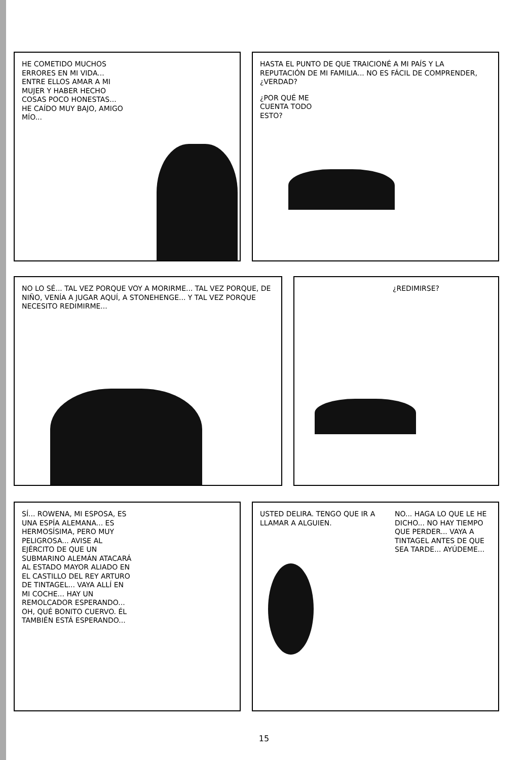HE COMETIDO MUCHOS ERRORES EN MI VIDA... ENTRE ELLOS AMAR A MI MUJER Y HABER HECHO COSAS POCO HONESTAS... HE CAÍDO MUY BAJO, AMIGO MÍO...
HASTA EL PUNTO DE QUE TRAICIONÉ A MI PAÍS Y LA REPUTACIÓN DE MI FAMILIA... NO ES FÁCIL DE COMPRENDER, ¿VERDAD?
¿POR QUÉ ME CUENTA TODO ESTO?
NO LO SÉ... TAL VEZ PORQUE VOY A MORIRME... TAL VEZ PORQUE, DE NIÑO, VENÍA A JUGAR AQUÍ, A STONEHENGE... Y TAL VEZ PORQUE NECESITO REDIMIRME...
¿REDIMIRSE?
SÍ... ROWENA, MI ESPOSA, ES UNA ESPÍA ALEMANA... ES HERMOSÍSIMA, PERO MUY PELIGROSA... AVISE AL EJÉRCITO DE QUE UN SUBMARINO ALEMÁN ATACARÁ AL ESTADO MAYOR ALIADO EN EL CASTILLO DEL REY ARTURO DE TINTAGEL... VAYA ALLÍ EN MI COCHE... HAY UN REMOLCADOR ESPERANDO... OH, QUÉ BONITO CUERVO. ÉL TAMBIÉN ESTÁ ESPERANDO...
USTED DELIRA. TENGO QUE IR A LLAMAR A ALGUIEN.
NO... HAGA LO QUE LE HE DICHO... NO HAY TIEMPO QUE PERDER... VAYA A TINTAGEL ANTES DE QUE SEA TARDE... AYÚDEME...
15